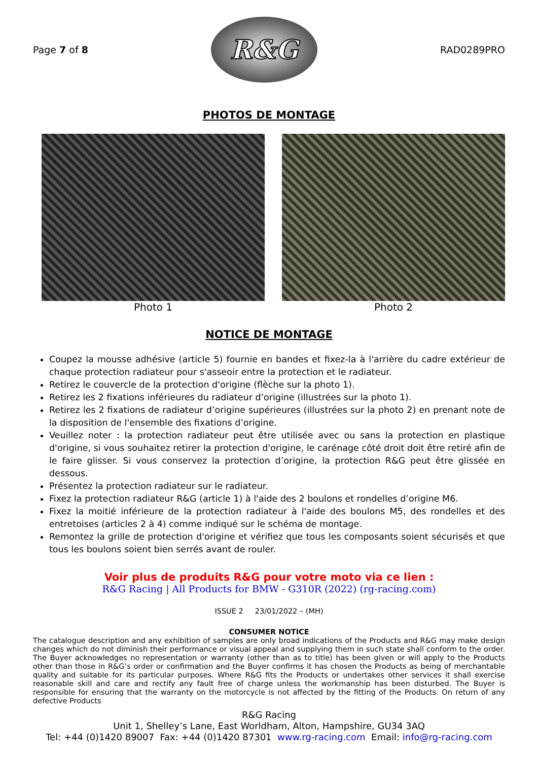Page 7 of 8
R&G
RAD0289PRO
PHOTOS DE MONTAGE
Photo 1 Photo 2
NOTICE DE MONTAGE
Coupez la mousse adhésive (article 5) fournie en bandes et fixez-la à l'arrière du cadre extérieur de chaque protection radiateur pour s'asseoir entre la protection et le radiateur.
Retirez le couvercle de la protection d'origine (flèche sur la photo 1).
Retirez les 2 fixations inférieures du radiateur d’origine (illustrées sur la photo 1).
Retirez les 2 fixations de radiateur d’origine supérieures (illustrées sur la photo 2) en prenant note de la disposition de l'ensemble des fixations d’origine.
Veuillez noter : la protection radiateur peut être utilisée avec ou sans la protection en plastique d'origine, si vous souhaitez retirer la protection d'origine, le carénage côté droit doit être retiré afin de le faire glisser. Si vous conservez la protection d’origine, la protection R&G peut être glissée en dessous.
Présentez la protection radiateur sur le radiateur.
Fixez la protection radiateur R&G (article 1) à l'aide des 2 boulons et rondelles d’origine M6.
Fixez la moitié inférieure de la protection radiateur à l'aide des boulons M5, des rondelles et des entretoises (articles 2 à 4) comme indiqué sur le schéma de montage.
Remontez la grille de protection d'origine et vérifiez que tous les composants soient sécurisés et que tous les boulons soient bien serrés avant de rouler.
Voir plus de produits R&G pour votre moto via ce lien :
R&G Racing | All Products for BMW - G310R (2022) (rg-racing.com)
ISSUE 2 23/01/2022 – (MH)
CONSUMER NOTICE
The catalogue description and any exhibition of samples are only broad indications of the Products and R&G may make design changes which do not diminish their performance or visual appeal and supplying them in such state shall conform to the order. The Buyer acknowledges no representation or warranty (other than as to title) has been given or will apply to the Products other than those in R&G’s order or confirmation and the Buyer confirms it has chosen the Products as being of merchantable quality and suitable for its particular purposes. Where R&G fits the Products or undertakes other services it shall exercise reasonable skill and care and rectify any fault free of charge unless the workmanship has been disturbed. The Buyer is responsible for ensuring that the warranty on the motorcycle is not affected by the fitting of the Products. On return of any defective Products
R&G Racing
Unit 1, Shelley’s Lane, East Worldham, Alton, Hampshire, GU34 3AQ
Tel: +44 (0)1420 89007 Fax: +44 (0)1420 87301 www.rg-racing.com Email: info@rg-racing.com